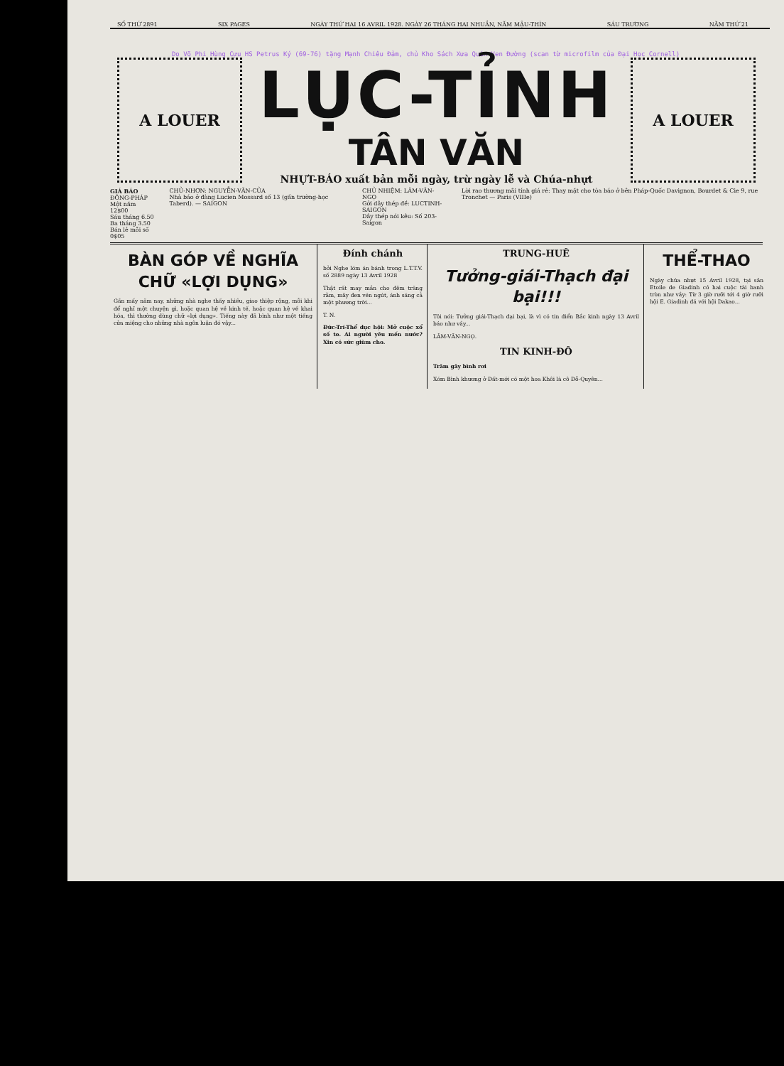SỐ THỨ 2891 SIX PAGES NGÀY THỨ HAI 16 AVRIL 1928. NGÀY 26 THÁNG HAI NHUẦN, NĂM MẬU-THÌN SÁU TRƯƠNG NĂM THỨ 21
Do Võ Phi Hùng Cựu HS Petrus Ký (69-76) tặng Mạnh Chiêu Đảm, chủ Kho Sách Xưa Quán Ven Đường (scan từ microfilm của Đại Học Cornell)
A LOUER
LỤC-TỈNH
TÂN VĂN
NHỰT-BÁO xuất bản mỗi ngày, trừ ngày lễ và Chúa-nhựt
A LOUER
GIÁ BÁO
ĐÔNG-PHÁP
Một năm 12$00
Sáu tháng 6.50
Ba tháng 3.50
Bán lẻ mỗi số 0$05
CHỦ-NHƠN: NGUYỄN-VĂN-CỦA
Nhà báo ở đàng Lucien Mossard số 13 (gần trường-học Taberd). — SAIGON
CHỦ NHIỆM: LÂM-VĂN-NGỌ
Gởi dây thép đề: LUCTINH-SAIGON
Dây thép nói kêu: Số 203-Saigon
Lời rao thương mãi tính giá rẻ: Thay mặt cho tòa báo ở bên Pháp-Quốc Davignon, Bourdet & Cie 9, rue Tronchet — Paris (VIIIe)
BÀN GÓP VỀ NGHĨA CHỮ «LỢI DỤNG»
Gần mấy năm nay, những nhà nghe thấy nhiều, giao thiệp rộng, mỗi khi để nghĩ một chuyện gì, hoặc quan hệ về kinh tế, hoặc quan hệ về khai hóa, thì thường dùng chữ «lợi dụng». Tiếng này đã bình như một tiếng cửa miệng cho những nhà ngôn luận đó vậy...
Đính chánh
bởi Nghe lóm án bánh trong L.T.T.V. số 2889 ngày 13 Avril 1928
Thật rất may mắn cho đêm trăng rằm, mây đen vén ngút, ánh sáng cả một phương trời...
T. N.
Đức-Trí-Thể dục hội: Mở cuộc xổ số to. Ai người yêu mến nước? Xin có sức giùm cho.
TRUNG-HUÊ
Tưởng-giái-Thạch đại bại!!!
Tôi nói: Tưởng giái-Thạch đại bại, là vì có tin điển Bắc kinh ngày 13 Avril báo như vầy...
LÂM-VĂN-NGỌ.
TIN KINH-ĐÔ
Trâm gây bình rơi
Xóm Bình khương ở Đất-mới có một hoa Khôi là cô Đỗ-Quyên...
THỂ-THAO
Ngày chúa nhựt 15 Avril 1928, tại sân Etoile de Giadinh có hai cuộc tài banh tròn như vầy: Từ 3 giờ rưỡi tới 4 giờ rưỡi hội E. Giadinh đá với hội Dakao...